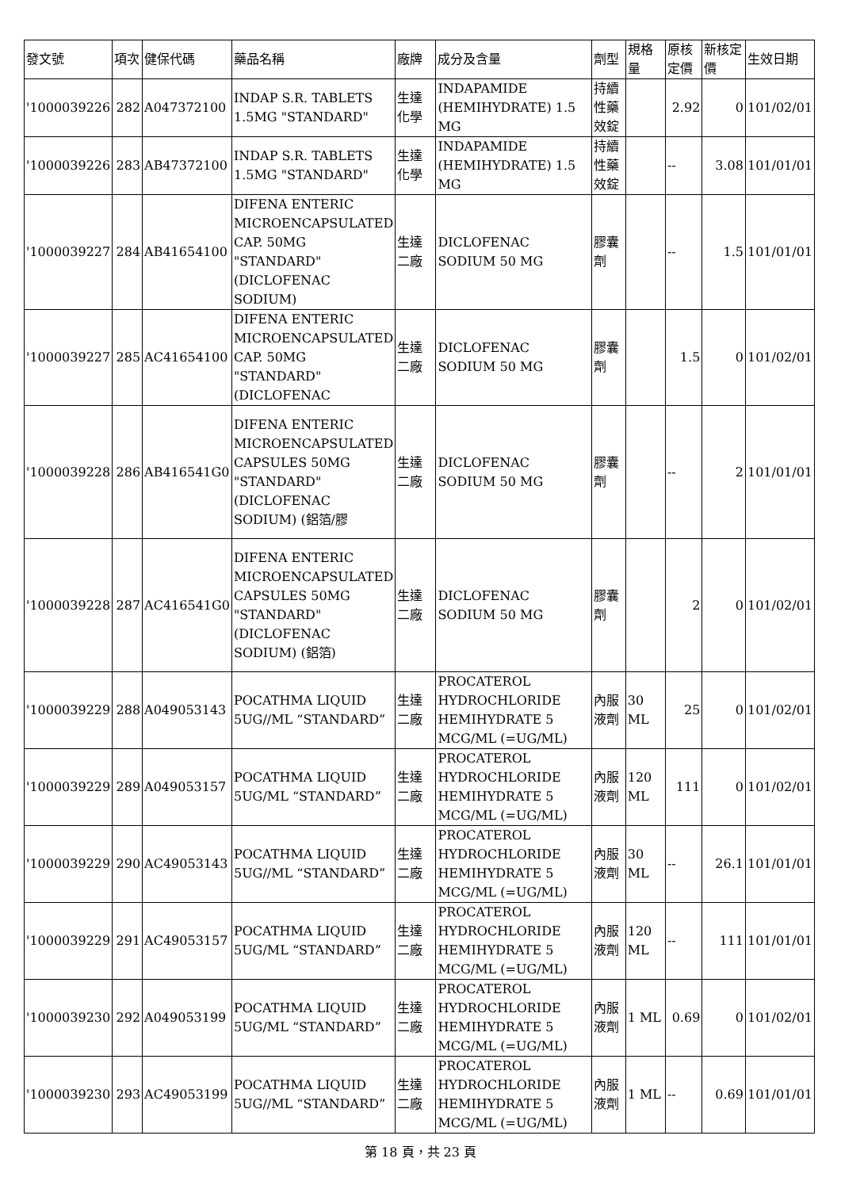| 發文號 | 項次 | 健保代碼 | 藥品名稱 | 廠牌 | 成分及含量 | 劑型 | 規格量 | 原核定價 | 新核定價 | 生效日期 |
| --- | --- | --- | --- | --- | --- | --- | --- | --- | --- | --- |
| '1000039226 | 282 | A047372100 | INDAP S.R. TABLETS 1.5MG "STANDARD" | 生達化學 | INDAPAMIDE (HEMIHYDRATE) 1.5 MG | 持續性藥效錠 | | 2.92 | 0 | 101/02/01 |
| '1000039226 | 283 | AB47372100 | INDAP S.R. TABLETS 1.5MG "STANDARD" | 生達化學 | INDAPAMIDE (HEMIHYDRATE) 1.5 MG | 持續性藥效錠 | | -- | 3.08 | 101/01/01 |
| '1000039227 | 284 | AB41654100 | DIFENA ENTERIC MICROENCAPSULATED CAP. 50MG "STANDARD" (DICLOFENAC SODIUM) | 生達二廠 | DICLOFENAC SODIUM 50 MG | 膠囊劑 | | -- | 1.5 | 101/01/01 |
| '1000039227 | 285 | AC41654100 | DIFENA ENTERIC MICROENCAPSULATED CAP. 50MG "STANDARD"(DICLOFENAC | 生達二廠 | DICLOFENAC SODIUM 50 MG | 膠囊劑 | | 1.5 | 0 | 101/02/01 |
| '1000039228 | 286 | AB416541G0 | DIFENA ENTERIC MICROENCAPSULATED CAPSULES 50MG "STANDARD"(DICLOFENAC SODIUM) (鋁箔/膠 | 生達二廠 | DICLOFENAC SODIUM 50 MG | 膠囊劑 | | -- | 2 | 101/01/01 |
| '1000039228 | 287 | AC416541G0 | DIFENA ENTERIC MICROENCAPSULATED CAPSULES 50MG "STANDARD"(DICLOFENAC SODIUM) (鋁箔) | 生達二廠 | DICLOFENAC SODIUM 50 MG | 膠囊劑 | | 2 | 0 | 101/02/01 |
| '1000039229 | 288 | A049053143 | POCATHMA LIQUID 5UG//ML “STANDARD” | 生達二廠 | PROCATEROL HYDROCHLORIDE HEMIHYDRATE 5 MCG/ML (=UG/ML) | 內服液劑 | 30 ML | 25 | 0 | 101/02/01 |
| '1000039229 | 289 | A049053157 | POCATHMA LIQUID 5UG/ML “STANDARD” | 生達二廠 | PROCATEROL HYDROCHLORIDE HEMIHYDRATE 5 MCG/ML (=UG/ML) | 內服液劑 | 120 ML | 111 | 0 | 101/02/01 |
| '1000039229 | 290 | AC49053143 | POCATHMA LIQUID 5UG//ML “STANDARD” | 生達二廠 | PROCATEROL HYDROCHLORIDE HEMIHYDRATE 5 MCG/ML (=UG/ML) | 內服液劑 | 30 ML | -- | 26.1 | 101/01/01 |
| '1000039229 | 291 | AC49053157 | POCATHMA LIQUID 5UG/ML “STANDARD” | 生達二廠 | PROCATEROL HYDROCHLORIDE HEMIHYDRATE 5 MCG/ML (=UG/ML) | 內服液劑 | 120 ML | -- | 111 | 101/01/01 |
| '1000039230 | 292 | A049053199 | POCATHMA LIQUID 5UG/ML “STANDARD” | 生達二廠 | PROCATEROL HYDROCHLORIDE HEMIHYDRATE 5 MCG/ML (=UG/ML) | 內服液劑 | 1 ML | 0.69 | 0 | 101/02/01 |
| '1000039230 | 293 | AC49053199 | POCATHMA LIQUID 5UG//ML “STANDARD” | 生達二廠 | PROCATEROL HYDROCHLORIDE HEMIHYDRATE 5 MCG/ML (=UG/ML) | 內服液劑 | 1 ML | -- | 0.69 | 101/01/01 |
第 18 頁，共 23 頁